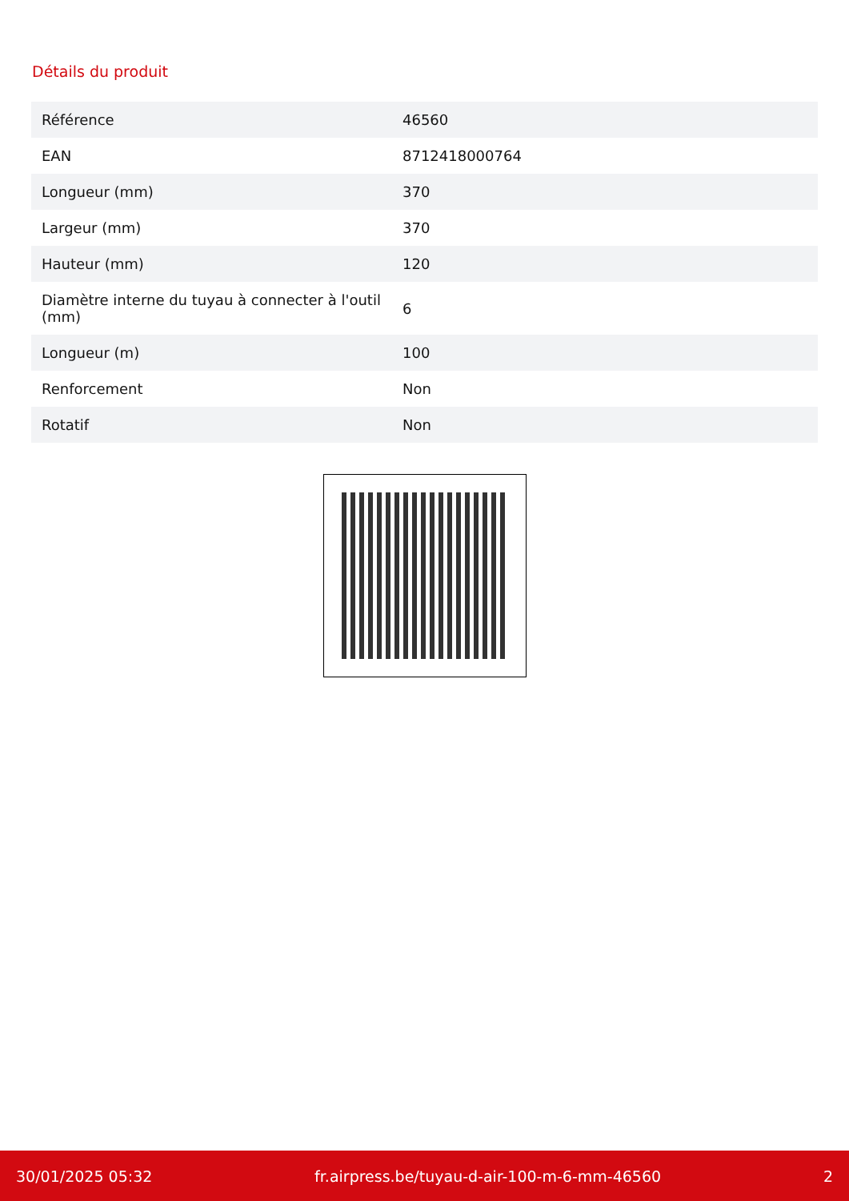Détails du produit
| Référence | 46560 |
| EAN | 8712418000764 |
| Longueur (mm) | 370 |
| Largeur (mm) | 370 |
| Hauteur (mm) | 120 |
| Diamètre interne du tuyau à connecter à l'outil (mm) | 6 |
| Longueur (m) | 100 |
| Renforcement | Non |
| Rotatif | Non |
30/01/2025 05:32 fr.airpress.be/tuyau-d-air-100-m-6-mm-46560 2